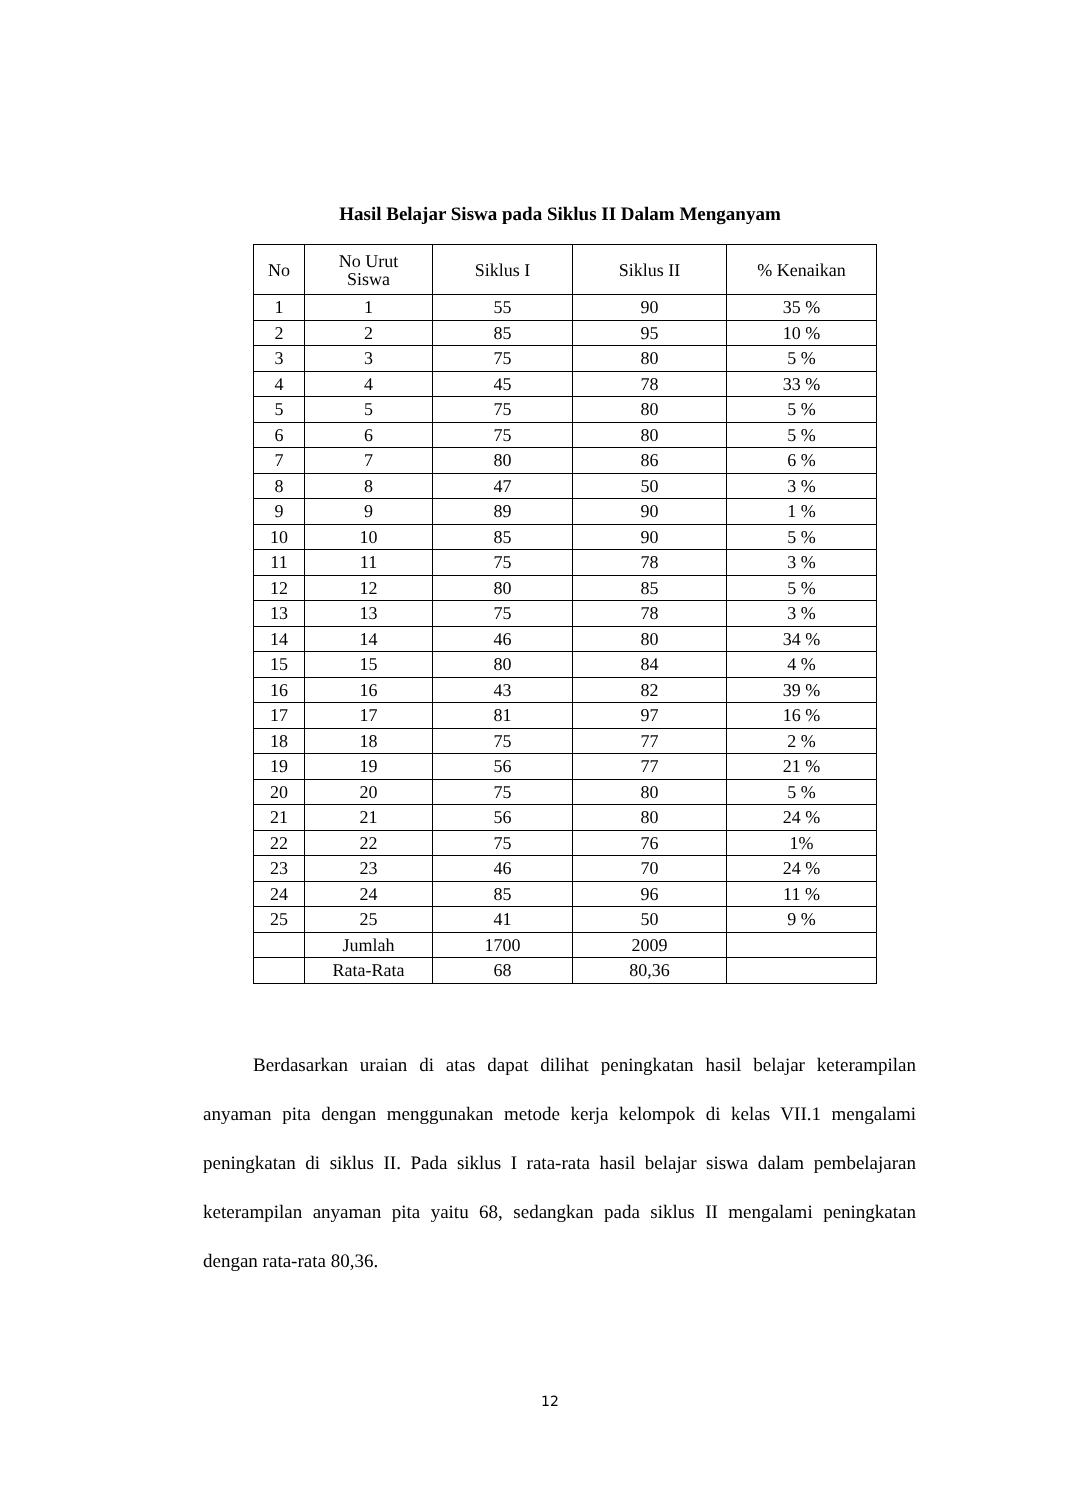Hasil Belajar Siswa pada Siklus II Dalam Menganyam
| No | No Urut Siswa | Siklus I | Siklus II | % Kenaikan |
| --- | --- | --- | --- | --- |
| 1 | 1 | 55 | 90 | 35 % |
| 2 | 2 | 85 | 95 | 10 % |
| 3 | 3 | 75 | 80 | 5 % |
| 4 | 4 | 45 | 78 | 33 % |
| 5 | 5 | 75 | 80 | 5 % |
| 6 | 6 | 75 | 80 | 5 % |
| 7 | 7 | 80 | 86 | 6 % |
| 8 | 8 | 47 | 50 | 3 % |
| 9 | 9 | 89 | 90 | 1 % |
| 10 | 10 | 85 | 90 | 5 % |
| 11 | 11 | 75 | 78 | 3 % |
| 12 | 12 | 80 | 85 | 5 % |
| 13 | 13 | 75 | 78 | 3 % |
| 14 | 14 | 46 | 80 | 34 % |
| 15 | 15 | 80 | 84 | 4 % |
| 16 | 16 | 43 | 82 | 39 % |
| 17 | 17 | 81 | 97 | 16 % |
| 18 | 18 | 75 | 77 | 2 % |
| 19 | 19 | 56 | 77 | 21 % |
| 20 | 20 | 75 | 80 | 5 % |
| 21 | 21 | 56 | 80 | 24 % |
| 22 | 22 | 75 | 76 | 1% |
| 23 | 23 | 46 | 70 | 24 % |
| 24 | 24 | 85 | 96 | 11 % |
| 25 | 25 | 41 | 50 | 9 % |
| | Jumlah | 1700 | 2009 | |
| | Rata-Rata | 68 | 80,36 | |
Berdasarkan uraian di atas dapat dilihat peningkatan hasil belajar keterampilan anyaman pita dengan menggunakan metode kerja kelompok di kelas VII.1 mengalami peningkatan di siklus II. Pada siklus I rata-rata hasil belajar siswa dalam pembelajaran keterampilan anyaman pita yaitu 68, sedangkan pada siklus II mengalami peningkatan dengan rata-rata 80,36.
12